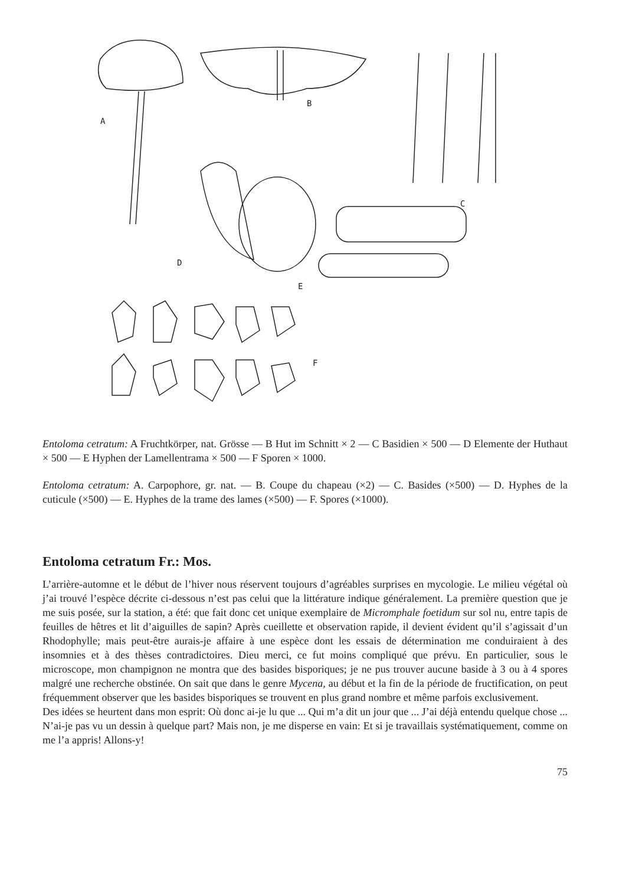A
B
C
D
E
F
Entoloma cetratum: A Fruchtkörper, nat. Grösse — B Hut im Schnitt × 2 — C Basidien × 500 — D Elemente der Huthaut × 500 — E Hyphen der Lamellentrama × 500 — F Sporen × 1000.
Entoloma cetratum: A. Carpophore, gr. nat. — B. Coupe du chapeau (×2) — C. Basides (×500) — D. Hyphes de la cuticule (×500) — E. Hyphes de la trame des lames (×500) — F. Spores (×1000).
Entoloma cetratum Fr.: Mos.
L’arrière-automne et le début de l’hiver nous réservent toujours d’agréables surprises en mycologie. Le milieu végétal où j’ai trouvé l’espèce décrite ci-dessous n’est pas celui que la littérature indique généralement. La première question que je me suis posée, sur la station, a été: que fait donc cet unique exemplaire de Micromphale foetidum sur sol nu, entre tapis de feuilles de hêtres et lit d’aiguilles de sapin? Après cueillette et observation rapide, il devient évident qu’il s’agissait d’un Rhodophylle; mais peut-être aurais-je affaire à une espèce dont les essais de détermination me conduiraient à des insomnies et à des thèses contradictoires. Dieu merci, ce fut moins compliqué que prévu. En particulier, sous le microscope, mon champignon ne montra que des basides bisporiques; je ne pus trouver aucune baside à 3 ou à 4 spores malgré une recherche obstinée. On sait que dans le genre Mycena, au début et la fin de la période de fructification, on peut fréquemment observer que les basides bisporiques se trouvent en plus grand nombre et même parfois exclusivement.
Des idées se heurtent dans mon esprit: Où donc ai-je lu que ... Qui m’a dit un jour que ... J’ai déjà entendu quelque chose ... N’ai-je pas vu un dessin à quelque part? Mais non, je me disperse en vain: Et si je travaillais systématiquement, comme on me l’a appris! Allons-y!
75